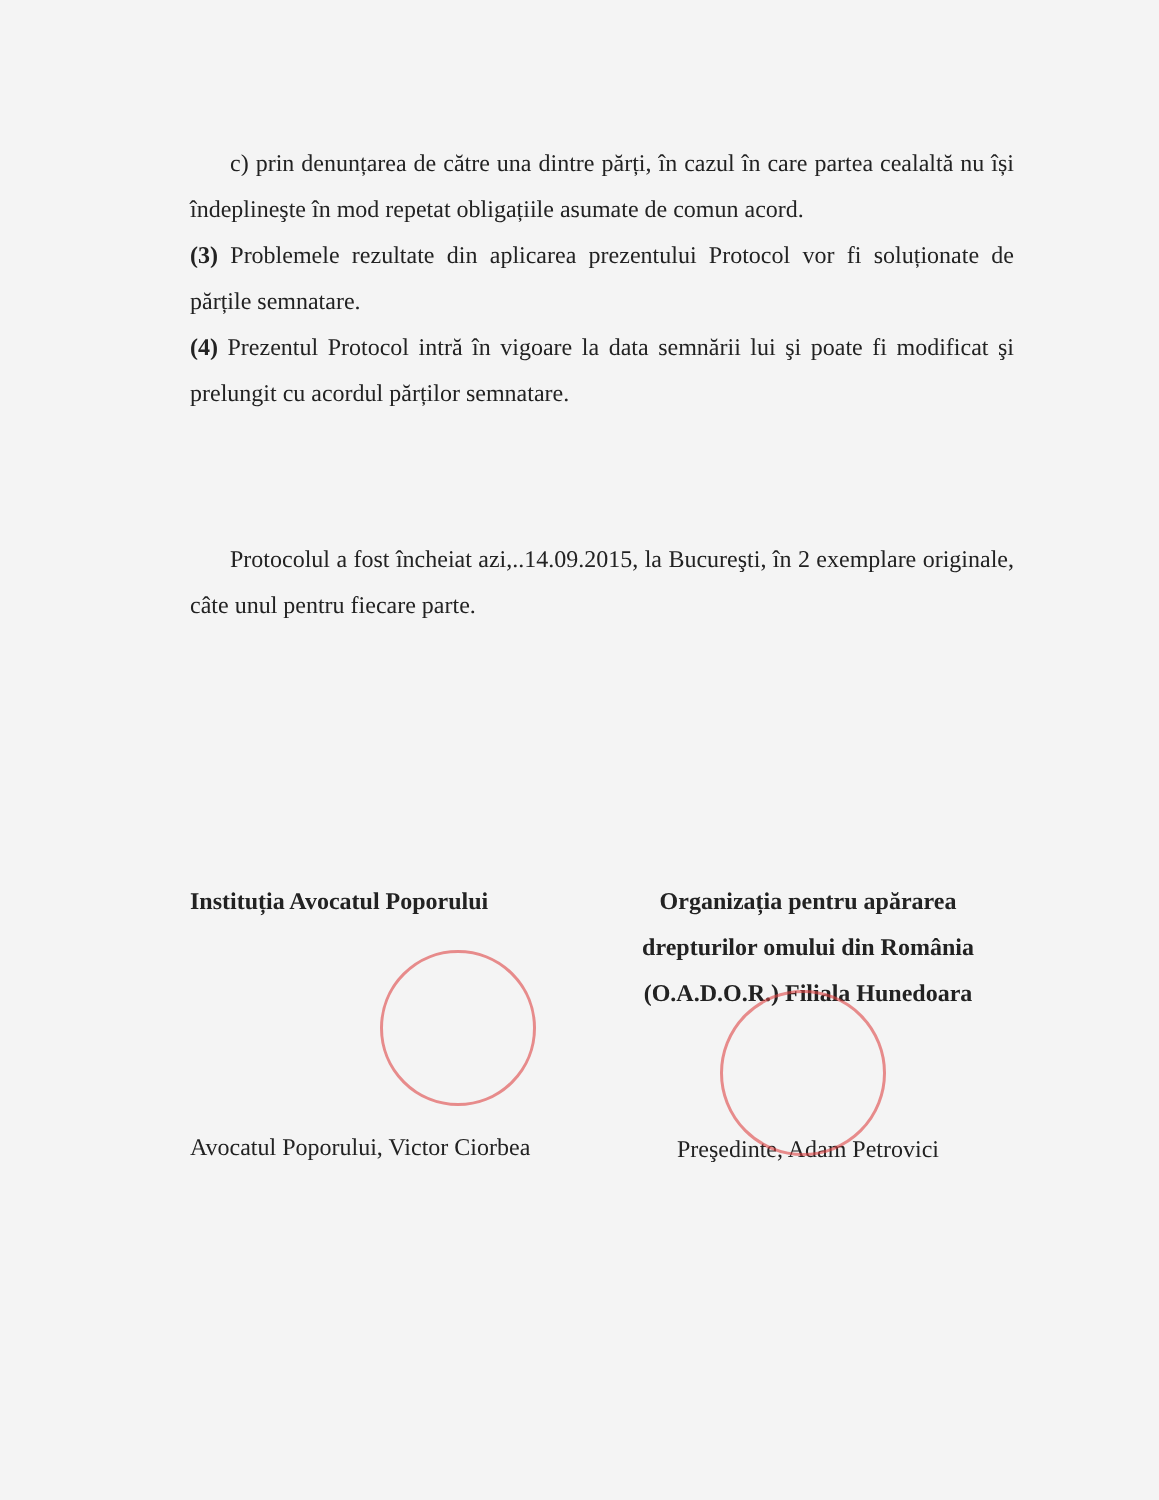c) prin denunțarea de către una dintre părți, în cazul în care partea cealaltă nu își îndeplineşte în mod repetat obligațiile asumate de comun acord.
(3) Problemele rezultate din aplicarea prezentului Protocol vor fi soluționate de părțile semnatare.
(4) Prezentul Protocol intră în vigoare la data semnării lui şi poate fi modificat şi prelungit cu acordul părților semnatare.
Protocolul a fost încheiat azi,..14.09.2015, la Bucureşti, în 2 exemplare originale, câte unul pentru fiecare parte.
Instituția Avocatul Poporului
Avocatul Poporului, Victor Ciorbea
Organizația pentru apărarea drepturilor omului din România (O.A.D.O.R.) Filiala Hunedoara
Preşedinte, Adam Petrovici